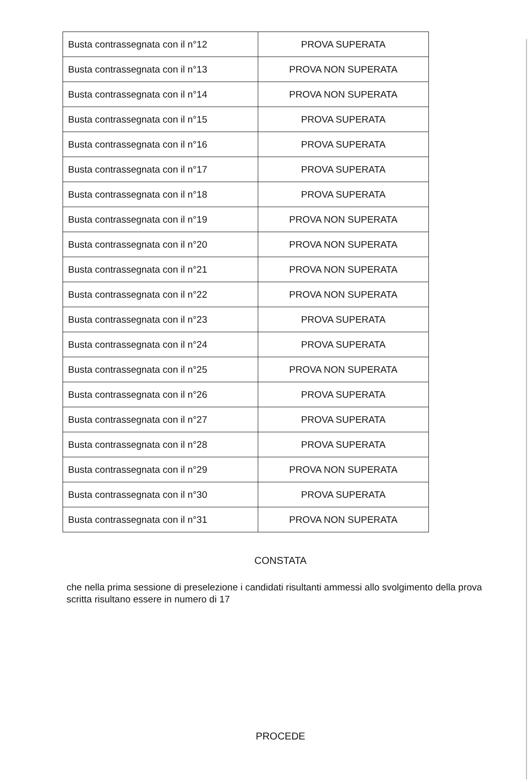| Busta contrassegnata con il n°12 | PROVA SUPERATA |
| Busta contrassegnata con il n°13 | PROVA NON SUPERATA |
| Busta contrassegnata con il n°14 | PROVA NON SUPERATA |
| Busta contrassegnata con il n°15 | PROVA SUPERATA |
| Busta contrassegnata con il n°16 | PROVA SUPERATA |
| Busta contrassegnata con il n°17 | PROVA SUPERATA |
| Busta contrassegnata con il n°18 | PROVA SUPERATA |
| Busta contrassegnata con il n°19 | PROVA NON SUPERATA |
| Busta contrassegnata con il n°20 | PROVA NON SUPERATA |
| Busta contrassegnata con il n°21 | PROVA NON SUPERATA |
| Busta contrassegnata con il n°22 | PROVA NON SUPERATA |
| Busta contrassegnata con il n°23 | PROVA SUPERATA |
| Busta contrassegnata con il n°24 | PROVA SUPERATA |
| Busta contrassegnata con il n°25 | PROVA NON SUPERATA |
| Busta contrassegnata con il n°26 | PROVA SUPERATA |
| Busta contrassegnata con il n°27 | PROVA SUPERATA |
| Busta contrassegnata con il n°28 | PROVA SUPERATA |
| Busta contrassegnata con il n°29 | PROVA NON SUPERATA |
| Busta contrassegnata con il n°30 | PROVA SUPERATA |
| Busta contrassegnata con il n°31 | PROVA NON SUPERATA |
CONSTATA
che nella prima sessione di preselezione i candidati risultanti ammessi allo svolgimento della prova scritta risultano essere in numero di 17
PROCEDE